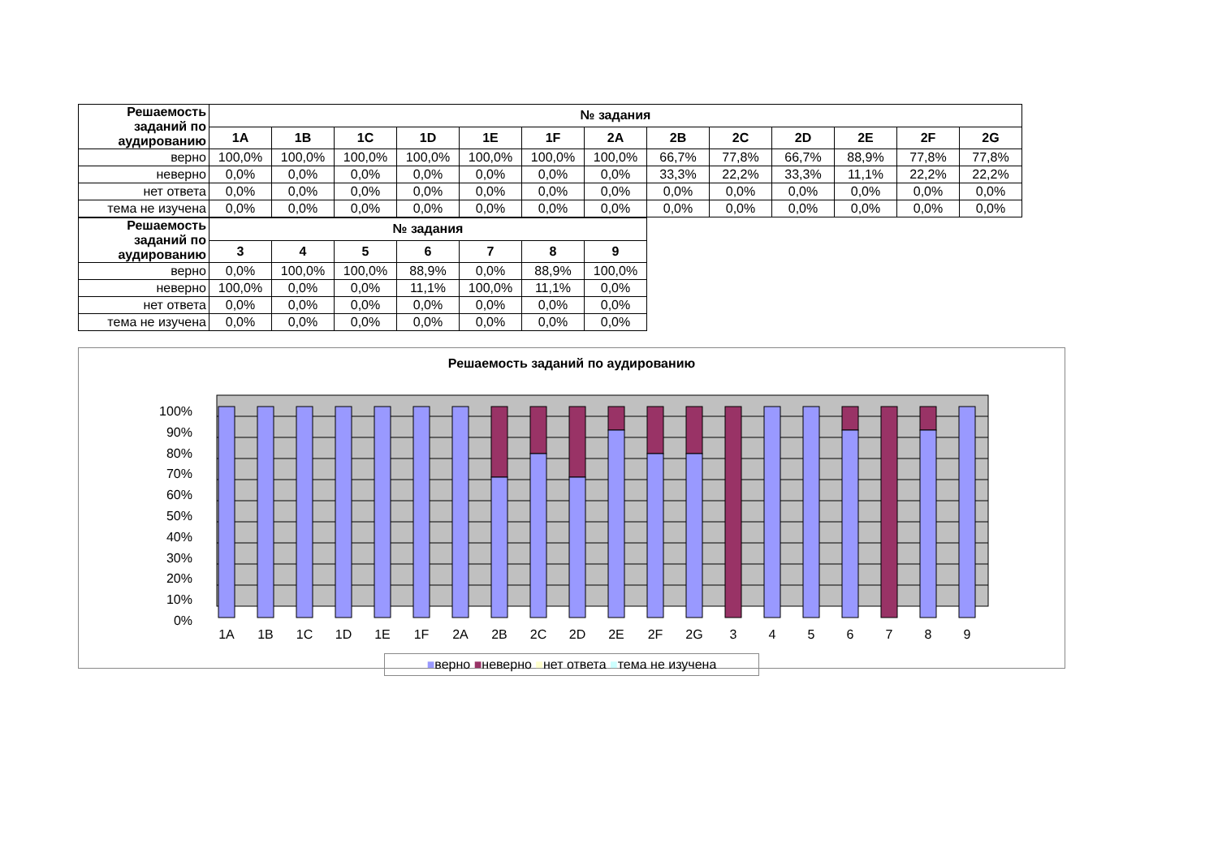| Решаемость заданий по аудированию | № задания | | | | | | | | | | | | |
| --- | --- | --- | --- | --- | --- | --- | --- | --- | --- | --- | --- | --- | --- |
| | 1A | 1B | 1C | 1D | 1E | 1F | 2A | 2B | 2C | 2D | 2E | 2F | 2G |
| верно | 100,0% | 100,0% | 100,0% | 100,0% | 100,0% | 100,0% | 100,0% | 66,7% | 77,8% | 66,7% | 88,9% | 77,8% | 77,8% |
| неверно | 0,0% | 0,0% | 0,0% | 0,0% | 0,0% | 0,0% | 0,0% | 33,3% | 22,2% | 33,3% | 11,1% | 22,2% | 22,2% |
| нет ответа | 0,0% | 0,0% | 0,0% | 0,0% | 0,0% | 0,0% | 0,0% | 0,0% | 0,0% | 0,0% | 0,0% | 0,0% | 0,0% |
| тема не изучена | 0,0% | 0,0% | 0,0% | 0,0% | 0,0% | 0,0% | 0,0% | 0,0% | 0,0% | 0,0% | 0,0% | 0,0% | 0,0% |
| Решаемость заданий по аудированию | № задания | | | | | | |
| --- | --- | --- | --- | --- | --- | --- | --- |
| | 3 | 4 | 5 | 6 | 7 | 8 | 9 |
| верно | 0,0% | 100,0% | 100,0% | 88,9% | 0,0% | 88,9% | 100,0% |
| неверно | 100,0% | 0,0% | 0,0% | 11,1% | 100,0% | 11,1% | 0,0% |
| нет ответа | 0,0% | 0,0% | 0,0% | 0,0% | 0,0% | 0,0% | 0,0% |
| тема не изучена | 0,0% | 0,0% | 0,0% | 0,0% | 0,0% | 0,0% | 0,0% |
Решаемость заданий по аудированию
100%
90%
80%
70%
60%
50%
40%
30%
20%
10%
0%
1A
1B
1C
1D
1E
1F
2A
2B
2C
2D
2E
2F
2G
3
4
5
6
7
8
9
■верно ■неверно ■нет ответа ■тема не изучена